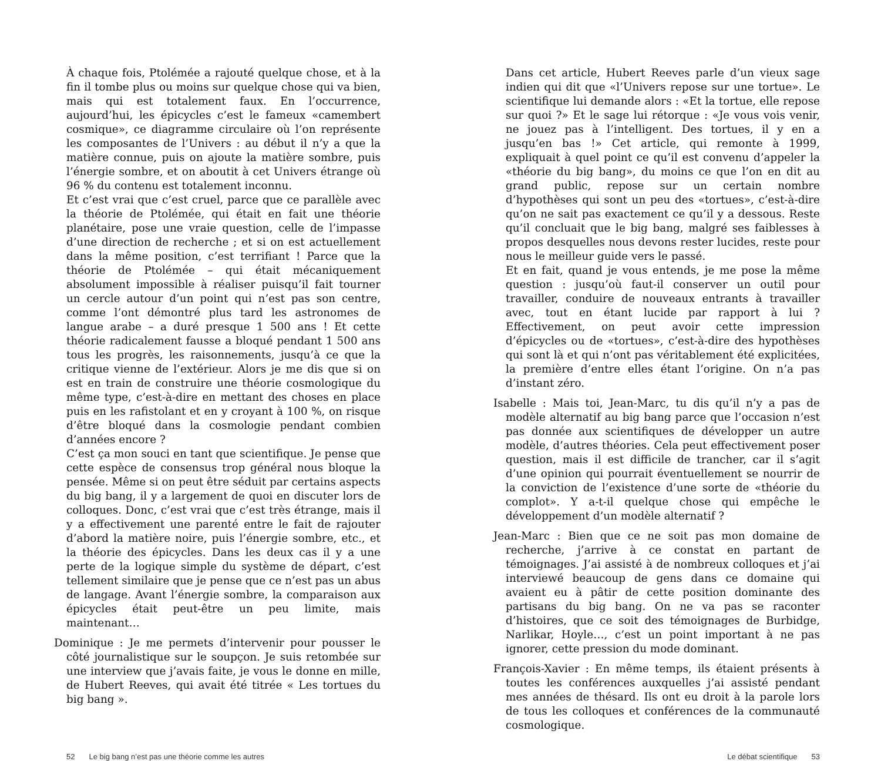À chaque fois, Ptolémée a rajouté quelque chose, et à la fin il tombe plus ou moins sur quelque chose qui va bien, mais qui est totalement faux. En l’occurrence, aujourd’hui, les épicycles c’est le fameux «camembert cosmique», ce diagramme circulaire où l’on représente les composantes de l’Univers : au début il n’y a que la matière connue, puis on ajoute la matière sombre, puis l’énergie sombre, et on aboutit à cet Univers étrange où 96 % du contenu est totalement inconnu.
Et c’est vrai que c’est cruel, parce que ce parallèle avec la théorie de Ptolémée, qui était en fait une théorie planétaire, pose une vraie question, celle de l’impasse d’une direction de recherche ; et si on est actuellement dans la même position, c’est terrifiant ! Parce que la théorie de Ptolémée – qui était mécaniquement absolument impossible à réaliser puisqu’il fait tourner un cercle autour d’un point qui n’est pas son centre, comme l’ont démontré plus tard les astronomes de langue arabe – a duré presque 1 500 ans ! Et cette théorie radicalement fausse a bloqué pendant 1 500 ans tous les progrès, les raisonnements, jusqu’à ce que la critique vienne de l’extérieur. Alors je me dis que si on est en train de construire une théorie cosmologique du même type, c’est-à-dire en mettant des choses en place puis en les rafistolant et en y croyant à 100 %, on risque d’être bloqué dans la cosmologie pendant combien d’années encore ?
C’est ça mon souci en tant que scientifique. Je pense que cette espèce de consensus trop général nous bloque la pensée. Même si on peut être séduit par certains aspects du big bang, il y a largement de quoi en discuter lors de colloques. Donc, c’est vrai que c’est très étrange, mais il y a effectivement une parenté entre le fait de rajouter d’abord la matière noire, puis l’énergie sombre, etc., et la théorie des épicycles. Dans les deux cas il y a une perte de la logique simple du système de départ, c’est tellement similaire que je pense que ce n’est pas un abus de langage. Avant l’énergie sombre, la comparaison aux épicycles était peut-être un peu limite, mais maintenant…
Dominique : Je me permets d’intervenir pour pousser le côté journalistique sur le soupçon. Je suis retombée sur une interview que j’avais faite, je vous le donne en mille, de Hubert Reeves, qui avait été titrée « Les tortues du big bang ».
Dans cet article, Hubert Reeves parle d’un vieux sage indien qui dit que «l’Univers repose sur une tortue». Le scientifique lui demande alors : «Et la tortue, elle repose sur quoi ?» Et le sage lui rétorque : «Je vous vois venir, ne jouez pas à l’intelligent. Des tortues, il y en a jusqu’en bas !» Cet article, qui remonte à 1999, expliquait à quel point ce qu’il est convenu d’appeler la «théorie du big bang», du moins ce que l’on en dit au grand public, repose sur un certain nombre d’hypothèses qui sont un peu des «tortues», c’est-à-dire qu’on ne sait pas exactement ce qu’il y a dessous. Reste qu’il concluait que le big bang, malgré ses faiblesses à propos desquelles nous devons rester lucides, reste pour nous le meilleur guide vers le passé.
Et en fait, quand je vous entends, je me pose la même question : jusqu’où faut-il conserver un outil pour travailler, conduire de nouveaux entrants à travailler avec, tout en étant lucide par rapport à lui ? Effectivement, on peut avoir cette impression d’épicycles ou de «tortues», c’est-à-dire des hypothèses qui sont là et qui n’ont pas véritablement été explicitées, la première d’entre elles étant l’origine. On n’a pas d’instant zéro.
Isabelle : Mais toi, Jean-Marc, tu dis qu’il n’y a pas de modèle alternatif au big bang parce que l’occasion n’est pas donnée aux scientifiques de développer un autre modèle, d’autres théories. Cela peut effectivement poser question, mais il est difficile de trancher, car il s’agit d’une opinion qui pourrait éventuellement se nourrir de la conviction de l’existence d’une sorte de «théorie du complot». Y a-t-il quelque chose qui empêche le développement d’un modèle alternatif ?
Jean-Marc : Bien que ce ne soit pas mon domaine de recherche, j’arrive à ce constat en partant de témoignages. J’ai assisté à de nombreux colloques et j’ai interviewé beaucoup de gens dans ce domaine qui avaient eu à pâtir de cette position dominante des partisans du big bang. On ne va pas se raconter d’histoires, que ce soit des témoignages de Burbidge, Narlikar, Hoyle…, c’est un point important à ne pas ignorer, cette pression du mode dominant.
François-Xavier : En même temps, ils étaient présents à toutes les conférences auxquelles j’ai assisté pendant mes années de thésard. Ils ont eu droit à la parole lors de tous les colloques et conférences de la communauté cosmologique.
52 Le big bang n’est pas une théorie comme les autres
Le débat scientifique 53